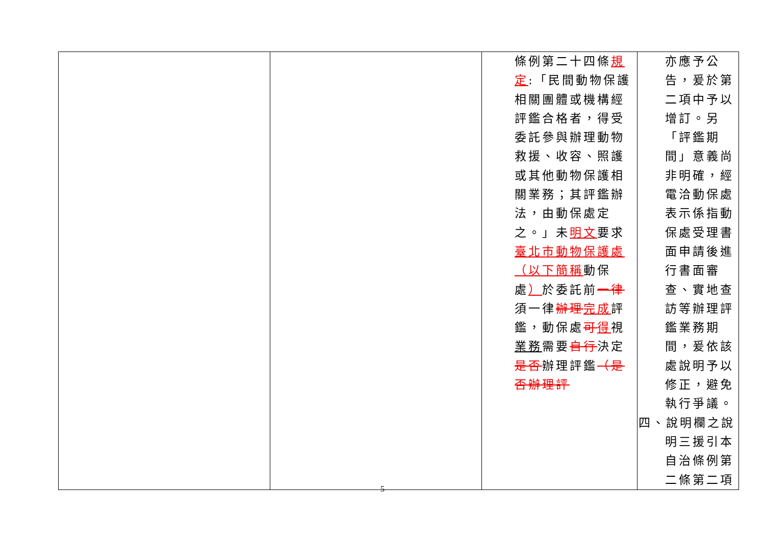| | | 條例第二十四條 規定 :「民間動物保護相關團體或機構經評鑑合格者，得受委託參與辦理動物救援、收容、照護或其他動物保護相關業務；其評鑑辦法，由動保處定之。」未 明文 要求 臺北市動物保護處（以下簡稱 動保處 ） 於委託前 一律 須一律 辦理 完成 評鑑，動保處 可 得 視 業務 需要 自行 決定 是否 辦理評鑑 （是否辦理評 | 亦應予公告，爰於第二項中予以增訂。另「評鑑期間」意義尚非明確，經電洽動保處表示係指動保處受理書面申請後進行書面審查、實地查訪等辦理評鑑業務期間，爰依該處說明予以修正，避免執行爭議。 四、說明欄之說明三援引本自治條例第二條第二項 |
5